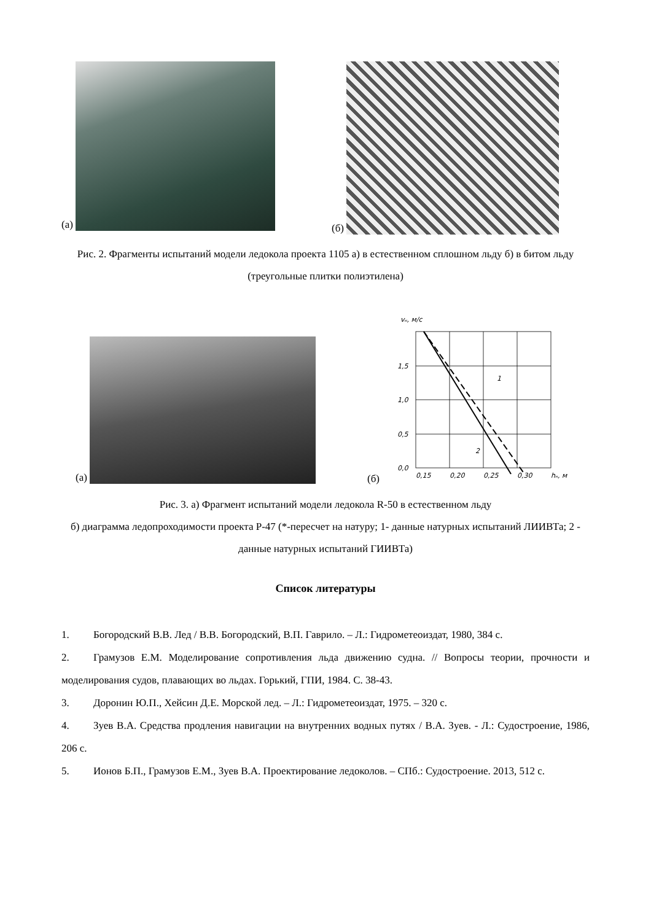(а) (б)
Рис. 2. Фрагменты испытаний модели ледокола проекта 1105 а) в естественном сплошном льду б) в битом льду (треугольные плитки полиэтилена)
(а)
(б)
vн, м/с
1,5
1,0
0,5
0,0
0,15
0,20
0,25
0,30
hн, м
1
2
Рис. 3. а) Фрагмент испытаний модели ледокола R-50 в естественном льду
б) диаграмма ледопроходимости проекта Р-47 (*-пересчет на натуру; 1- данные натурных испытаний ЛИИВТа; 2 - данные натурных испытаний ГИИВТа)
Список литературы
1. Богородский В.В. Лед / В.В. Богородский, В.П. Гаврило. – Л.: Гидрометеоиздат, 1980, 384 с.
2. Грамузов Е.М. Моделирование сопротивления льда движению судна. // Вопросы теории, прочности и моделирования судов, плавающих во льдах. Горький, ГПИ, 1984. С. 38-43.
3. Доронин Ю.П., Хейсин Д.Е. Морской лед. – Л.: Гидрометеоиздат, 1975. – 320 с.
4. Зуев В.А. Средства продления навигации на внутренних водных путях / В.А. Зуев. - Л.: Судостроение, 1986, 206 с.
5. Ионов Б.П., Грамузов Е.М., Зуев В.А. Проектирование ледоколов. – СПб.: Судостроение. 2013, 512 с.